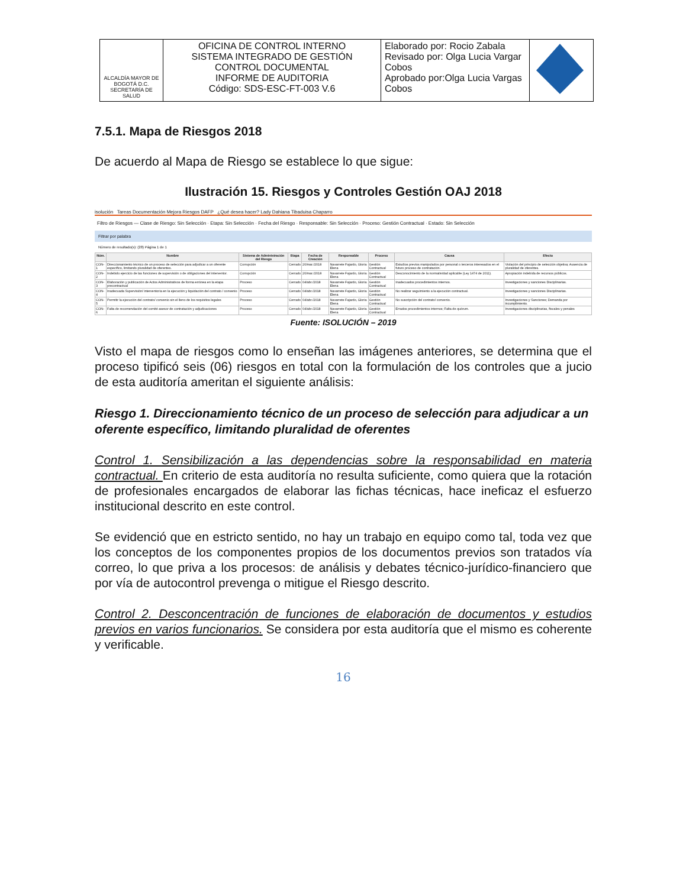| ALCALDÍA MAYOR DE BOGOTÁ D.C. SECRETARÍA DE SALUD | OFICINA DE CONTROL INTERNO SISTEMA INTEGRADO DE GESTIÓN CONTROL DOCUMENTAL INFORME DE AUDITORIA Código: SDS-ESC-FT-003 V.6 | Elaborado por: Rocio Zabala Revisado por: Olga Lucia Vargar Cobos Aprobado por:Olga Lucia Vargas Cobos | |
7.5.1. Mapa de Riesgos 2018
De acuerdo al Mapa de Riesgo se establece lo que sigue:
Ilustración 15. Riesgos y Controles Gestión OAJ 2018
isolución Tareas Documentación Mejora Riesgos DAFP ¿Qué desea hacer? Lady Dahiana Tibaduisa Chaparro
Filtro de Riesgos — Clase de Riesgo: Sin Selección · Etapa: Sin Selección · Fecha del Riesgo · Responsable: Sin Selección · Proceso: Gestión Contractual · Estado: Sin Selección
Filtrar por palabra
Número de resultado(s): (28) Página 1 de 1
| Núm. | Nombre | Sistema de Administración del Riesgo | Etapa | Fecha de Creación | Responsable | Proceso | Causa | Efecto |
| --- | --- | --- | --- | --- | --- | --- | --- | --- |
| CON-1 | Direccionamiento técnico de un proceso de selección para adjudicar a un oferente específico, limitando pluralidad de oferentes. | Corrupción | Cerrado | 20/mar./2018 | Navarrete Fajardo, Gloria Elena | Gestión Contractual | Estudios previos manipulados por personal o terceros interesados en el futuro proceso de contratación. | Violación del principio de selección objetiva; Ausencia de pluralidad de oferentes. |
| CON-2 | Indebido ejercicio de las funciones de supervisión o de obligaciones del interventor. | Corrupción | Cerrado | 20/mar./2018 | Navarrete Fajardo, Gloria Elena | Gestión Contractual | Desconocimiento de la normatividad aplicable (Ley 1474 de 2011). | Apropiación indebida de recursos públicos. |
| CON-3 | Elaboración y publicación de Actos Administrativos de forma errónea en la etapa precontractual | Proceso | Cerrado | 04/abr./2018 | Navarrete Fajardo, Gloria Elena | Gestión Contractual | Inadecuados procedimientos internos. | Investigaciones y sanciones Disciplinarias. |
| CON-4 | Inadecuada Supervisión/ interventoría en la ejecución y liquidación del contrato / convenio | Proceso | Cerrado | 04/abr./2018 | Navarrete Fajardo, Gloria Elena | Gestión Contractual | No realizar seguimiento a la ejecución contractual. | Investigaciones y sanciones Disciplinarias. |
| CON-5 | Permitir la ejecución del contrato/ convenio sin el lleno de los requisitos legales | Proceso | Cerrado | 04/abr./2018 | Navarrete Fajardo, Gloria Elena | Gestión Contractual | No suscripción del contrato/ convenio. | Investigaciones y Sanciones; Demanda por incumplimiento. |
| CON-6 | Falta de recomendación del comité asesor de contratación y adjudicaciones | Proceso | Cerrado | 04/abr./2018 | Navarrete Fajardo, Gloria Elena | Gestión Contractual | Errados procedimientos internos; Falta de quórum. | Investigaciones disciplinarias, fiscales y penales |
Fuente: ISOLUCIÓN – 2019
Visto el mapa de riesgos como lo enseñan las imágenes anteriores, se determina que el proceso tipificó seis (06) riesgos en total con la formulación de los controles que a jucio de esta auditoría ameritan el siguiente análisis:
Riesgo 1. Direccionamiento técnico de un proceso de selección para adjudicar a un oferente específico, limitando pluralidad de oferentes
Control 1. Sensibilización a las dependencias sobre la responsabilidad en materia contractual. En criterio de esta auditoría no resulta suficiente, como quiera que la rotación de profesionales encargados de elaborar las fichas técnicas, hace ineficaz el esfuerzo institucional descrito en este control.
Se evidenció que en estricto sentido, no hay un trabajo en equipo como tal, toda vez que los conceptos de los componentes propios de los documentos previos son tratados vía correo, lo que priva a los procesos: de análisis y debates técnico-jurídico-financiero que por vía de autocontrol prevenga o mitigue el Riesgo descrito.
Control 2. Desconcentración de funciones de elaboración de documentos y estudios previos en varios funcionarios. Se considera por esta auditoría que el mismo es coherente y verificable.
16